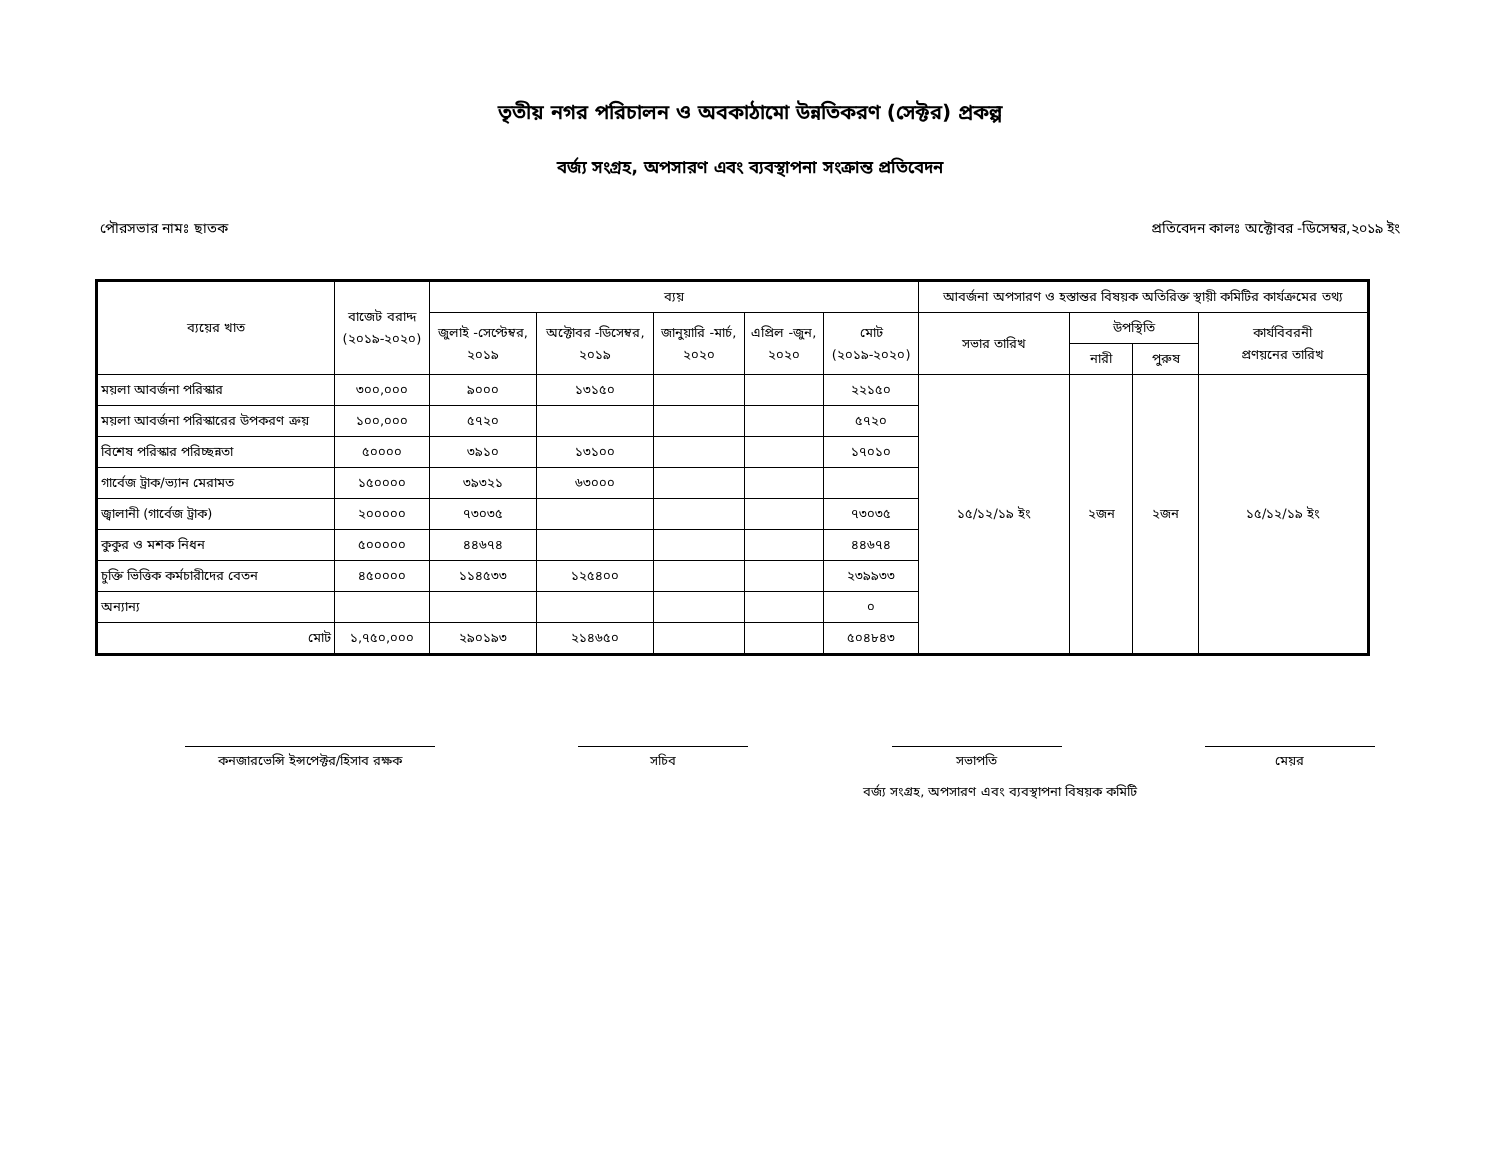তৃতীয় নগর পরিচালন ও অবকাঠামো উন্নতিকরণ (সেক্টর) প্রকল্প
বর্জ্য সংগ্রহ, অপসারণ এবং ব্যবস্থাপনা সংক্রান্ত প্রতিবেদন
পৌরসভার নামঃ ছাতক প্রতিবেদন কালঃ অক্টোবর -ডিসেম্বর,২০১৯ ইং
| ব্যয়ের খাত | বাজেট বরাদ্দ (২০১৯-২০২০) | ব্যয় | | | | | আবর্জনা অপসারণ ও হস্তান্তর বিষয়ক অতিরিক্ত স্থায়ী কমিটির কার্যক্রমের তথ্য | | | |
| --- | --- | --- | --- | --- | --- | --- | --- | --- | --- | --- |
| | | জুলাই -সেপ্টেম্বর, ২০১৯ | অক্টোবর -ডিসেম্বর, ২০১৯ | জানুয়ারি -মার্চ, ২০২০ | এপ্রিল -জুন, ২০২০ | মোট (২০১৯-২০২০) | সভার তারিখ | উপস্থিতি | | কার্যবিবরনী প্রণয়নের তারিখ |
| | | | | | | | | নারী | পুরুষ | |
| ময়লা আবর্জনা পরিস্কার | ৩০০,০০০ | ৯০০০ | ১৩১৫০ | | | ২২১৫০ | ১৫/১২/১৯ ইং | ২জন | ২জন | ১৫/১২/১৯ ইং |
| ময়লা আবর্জনা পরিস্কারের উপকরণ ক্রয় | ১০০,০০০ | ৫৭২০ | | | | ৫৭২০ | | | | |
| বিশেষ পরিস্কার পরিচ্ছন্নতা | ৫০০০০ | ৩৯১০ | ১৩১০০ | | | ১৭০১০ | | | | |
| গার্বেজ ট্রাক/ভ্যান মেরামত | ১৫০০০০ | ৩৯৩২১ | ৬৩০০০ | | | | | | | |
| জ্বালানী (গার্বেজ ট্রাক) | ২০০০০০ | ৭৩০৩৫ | | | | ৭৩০৩৫ | | | | |
| কুকুর ও মশক নিধন | ৫০০০০০ | ৪৪৬৭৪ | | | | ৪৪৬৭৪ | | | | |
| চুক্তি ভিত্তিক কর্মচারীদের বেতন | ৪৫০০০০ | ১১৪৫৩৩ | ১২৫৪০০ | | | ২৩৯৯৩৩ | | | | |
| অন্যান্য | | | | | | ০ | | | | |
| মোট | ১,৭৫০,০০০ | ২৯০১৯৩ | ২১৪৬৫০ | | | ৫০৪৮৪৩ | | | | |
কনজারভেন্সি ইন্সপেক্টর/হিসাব রক্ষক
সচিব সভাপতি মেয়র
বর্জ্য সংগ্রহ, অপসারণ এবং ব্যবস্থাপনা বিষয়ক কমিটি